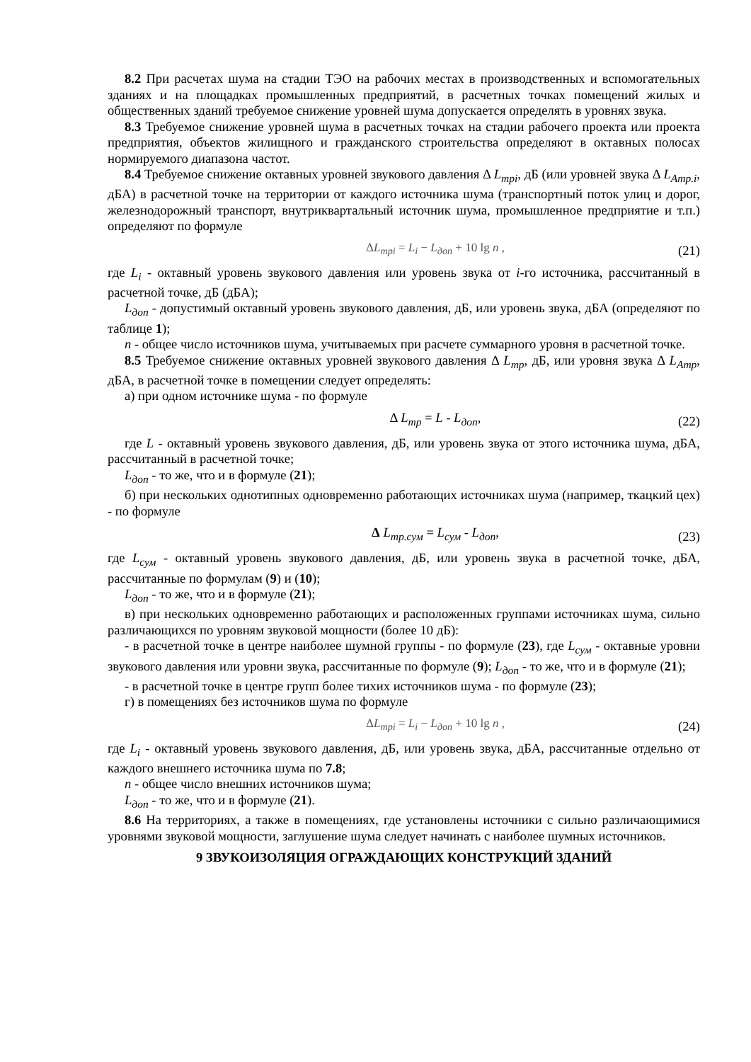8.2 При расчетах шума на стадии ТЭО на рабочих местах в производственных и вспомогательных зданиях и на площадках промышленных предприятий, в расчетных точках помещений жилых и общественных зданий требуемое снижение уровней шума допускается определять в уровнях звука.
8.3 Требуемое снижение уровней шума в расчетных точках на стадии рабочего проекта или проекта предприятия, объектов жилищного и гражданского строительства определяют в октавных полосах нормируемого диапазона частот.
8.4 Требуемое снижение октавных уровней звукового давления Δ L<sub>трi</sub>, дБ (или уровней звука Δ L<sub>Aтр.i</sub>, дБА) в расчетной точке на территории от каждого источника шума (транспортный поток улиц и дорог, железнодорожный транспорт, внутриквартальный источник шума, промышленное предприятие и т.п.) определяют по формуле
ΔL<sub>трi</sub> = L<sub>i</sub> − L<sub>доп</sub> + 10 lg n , (21)
где L<sub>i</sub> - октавный уровень звукового давления или уровень звука от i-го источника, рассчитанный в расчетной точке, дБ (дБА);
L<sub>доп</sub> - допустимый октавный уровень звукового давления, дБ, или уровень звука, дБА (определяют по таблице 1);
n - общее число источников шума, учитываемых при расчете суммарного уровня в расчетной точке.
8.5 Требуемое снижение октавных уровней звукового давления Δ L<sub>тр</sub>, дБ, или уровня звука Δ L<sub>Aтр</sub>, дБА, в расчетной точке в помещении следует определять:
а) при одном источнике шума - по формуле
Δ L<sub>тр</sub> = L - L<sub>доп</sub>, (22)
где L - октавный уровень звукового давления, дБ, или уровень звука от этого источника шума, дБА, рассчитанный в расчетной точке;
L<sub>доп</sub> - то же, что и в формуле (21);
б) при нескольких однотипных одновременно работающих источниках шума (например, ткацкий цех) - по формуле
Δ L<sub>тр.сум</sub> = L<sub>сум</sub> - L<sub>доп</sub>, (23)
где L<sub>сум</sub> - октавный уровень звукового давления, дБ, или уровень звука в расчетной точке, дБА, рассчитанные по формулам (9) и (10);
L<sub>доп</sub> - то же, что и в формуле (21);
в) при нескольких одновременно работающих и расположенных группами источниках шума, сильно различающихся по уровням звуковой мощности (более 10 дБ):
- в расчетной точке в центре наиболее шумной группы - по формуле (23), где L<sub>сум</sub> - октавные уровни звукового давления или уровни звука, рассчитанные по формуле (9); L<sub>доп</sub> - то же, что и в формуле (21);
- в расчетной точке в центре групп более тихих источников шума - по формуле (23);
г) в помещениях без источников шума по формуле
ΔL<sub>трi</sub> = L<sub>i</sub> − L<sub>доп</sub> + 10 lg n , (24)
где L<sub>i</sub> - октавный уровень звукового давления, дБ, или уровень звука, дБА, рассчитанные отдельно от каждого внешнего источника шума по 7.8;
n - общее число внешних источников шума;
L<sub>доп</sub> - то же, что и в формуле (21).
8.6 На территориях, а также в помещениях, где установлены источники с сильно различающимися уровнями звуковой мощности, заглушение шума следует начинать с наиболее шумных источников.
9 ЗВУКОИЗОЛЯЦИЯ ОГРАЖДАЮЩИХ КОНСТРУКЦИЙ ЗДАНИЙ